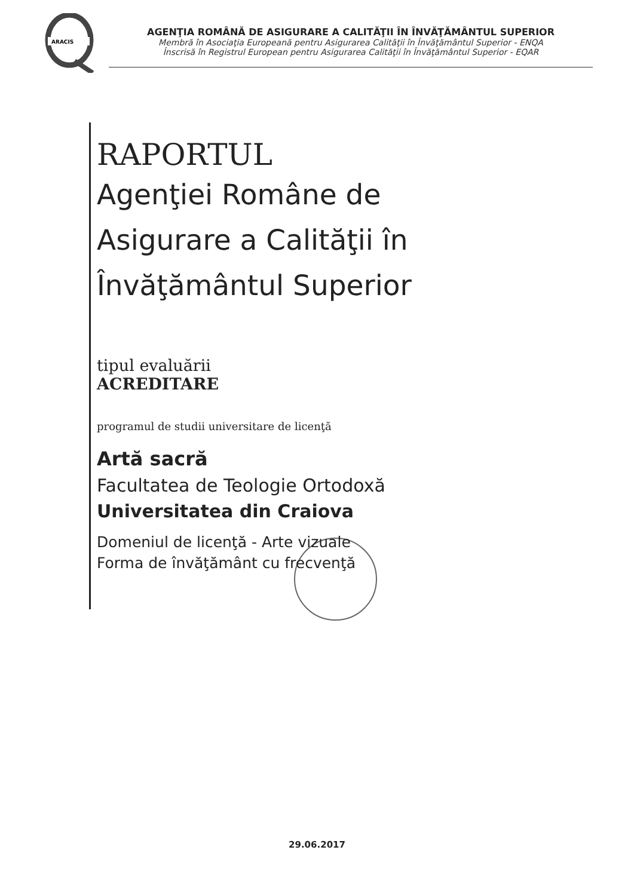ARACIS
AGENŢIA ROMÂNĂ DE ASIGURARE A CALITĂŢII ÎN ÎNVĂŢĂMÂNTUL SUPERIOR
Membră în Asociaţia Europeană pentru Asigurarea Calităţii în Învăţământul Superior - ENQA
Înscrisă în Registrul European pentru Asigurarea Calităţii în Învăţământul Superior - EQAR
RAPORTUL
Agenţiei Române de
Asigurare a Calităţii în
Învăţământul Superior
tipul evaluării
ACREDITARE
programul de studii universitare de licenţă
Artă sacră
Facultatea de Teologie Ortodoxă
Universitatea din Craiova
Domeniul de licenţă - Arte vizuale
Forma de învăţământ cu frecvenţă
29.06.2017